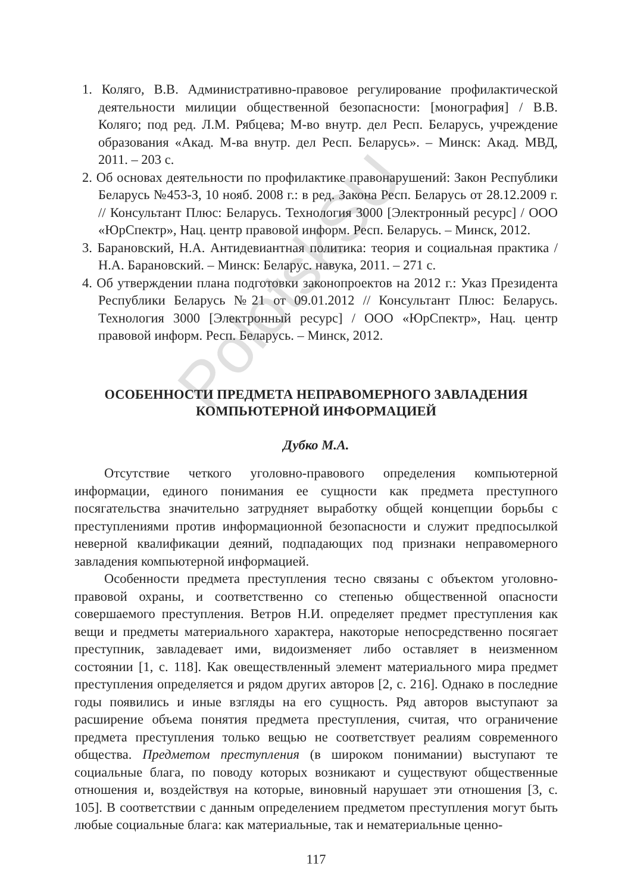PolotskSU
1. Коляго, В.В. Административно-правовое регулирование профилактической деятельности милиции общественной безопасности: [монография] / В.В. Коляго; под ред. Л.М. Рябцева; М-во внутр. дел Респ. Беларусь, учреждение образования «Акад. М-ва внутр. дел Респ. Беларусь». – Минск: Акад. МВД, 2011. – 203 с.
2. Об основах деятельности по профилактике правонарушений: Закон Республики Беларусь №453-З, 10 нояб. 2008 г.: в ред. Закона Респ. Беларусь от 28.12.2009 г. // Консультант Плюс: Беларусь. Технология 3000 [Электронный ресурс] / ООО «ЮрСпектр», Нац. центр правовой информ. Респ. Беларусь. – Минск, 2012.
3. Барановский, Н.А. Антидевиантная политика: теория и социальная практика / Н.А. Барановский. – Минск: Беларус. навука, 2011. – 271 с.
4. Об утверждении плана подготовки законопроектов на 2012 г.: Указ Президента Республики Беларусь №21 от 09.01.2012 // Консультант Плюс: Беларусь. Технология 3000 [Электронный ресурс] / ООО «ЮрСпектр», Нац. центр правовой информ. Респ. Беларусь. – Минск, 2012.
ОСОБЕННОСТИ ПРЕДМЕТА НЕПРАВОМЕРНОГО ЗАВЛАДЕНИЯ
КОМПЬЮТЕРНОЙ ИНФОРМАЦИЕЙ
Дубко М.А.
Отсутствие четкого уголовно-правового определения компьютерной информации, единого понимания ее сущности как предмета преступного посягательства значительно затрудняет выработку общей концепции борьбы с преступлениями против информационной безопасности и служит предпосылкой неверной квалификации деяний, подпадающих под признаки неправомерного завладения компьютерной информацией.
Особенности предмета преступления тесно связаны с объектом уголовно-правовой охраны, и соответственно со степенью общественной опасности совершаемого преступления. Ветров Н.И. определяет предмет преступления как вещи и предметы материального характера, накоторые непосредственно посягает преступник, завладевает ими, видоизменяет либо оставляет в неизменном состоянии [1, с. 118]. Как овеществленный элемент материального мира предмет преступления определяется и рядом других авторов [2, с. 216]. Однако в последние годы появились и иные взгляды на его сущность. Ряд авторов выступают за расширение объема понятия предмета преступления, считая, что ограничение предмета преступления только вещью не соответствует реалиям современного общества. Предметом преступления (в широком понимании) выступают те социальные блага, по поводу которых возникают и существуют общественные отношения и, воздействуя на которые, виновный нарушает эти отношения [3, с. 105]. В соответствии с данным определением предметом преступления могут быть любые социальные блага: как материальные, так и нематериальные ценно-
117